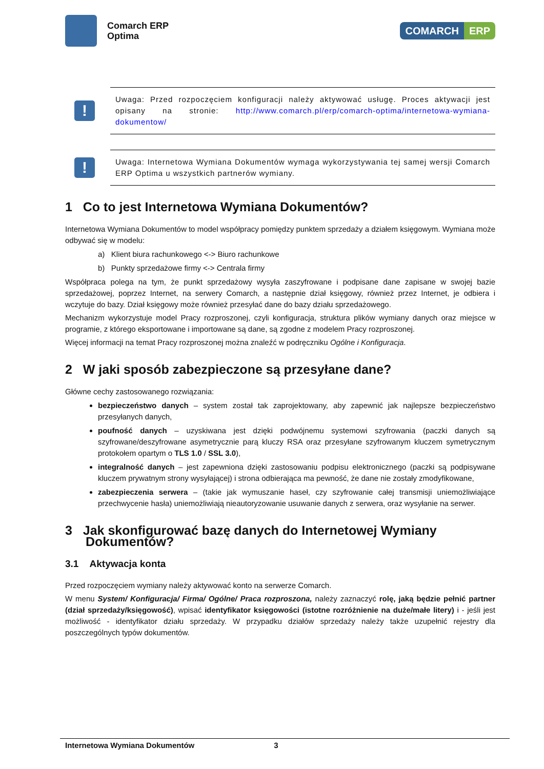Comarch ERP
Optima
COMARCH ERP
!
Uwaga: Przed rozpoczęciem konfiguracji należy aktywować usługę. Proces aktywacji jest opisany na stronie: http://www.comarch.pl/erp/comarch-optima/internetowa-wymiana-dokumentow/
!
Uwaga: Internetowa Wymiana Dokumentów wymaga wykorzystywania tej samej wersji Comarch ERP Optima u wszystkich partnerów wymiany.
1 Co to jest Internetowa Wymiana Dokumentów?
Internetowa Wymiana Dokumentów to model współpracy pomiędzy punktem sprzedaży a działem księgowym. Wymiana może odbywać się w modelu:
a) Klient biura rachunkowego <-> Biuro rachunkowe
b) Punkty sprzedażowe firmy <-> Centrala firmy
Współpraca polega na tym, że punkt sprzedażowy wysyła zaszyfrowane i podpisane dane zapisane w swojej bazie sprzedażowej, poprzez Internet, na serwery Comarch, a następnie dział księgowy, również przez Internet, je odbiera i wczytuje do bazy. Dział księgowy może również przesyłać dane do bazy działu sprzedażowego.
Mechanizm wykorzystuje model Pracy rozproszonej, czyli konfiguracja, struktura plików wymiany danych oraz miejsce w programie, z którego eksportowane i importowane są dane, są zgodne z modelem Pracy rozproszonej.
Więcej informacji na temat Pracy rozproszonej można znaleźć w podręczniku Ogólne i Konfiguracja.
2 W jaki sposób zabezpieczone są przesyłane dane?
Główne cechy zastosowanego rozwiązania:
bezpieczeństwo danych – system został tak zaprojektowany, aby zapewnić jak najlepsze bezpieczeństwo przesyłanych danych,
poufność danych – uzyskiwana jest dzięki podwójnemu systemowi szyfrowania (paczki danych są szyfrowane/deszyfrowane asymetrycznie parą kluczy RSA oraz przesyłane szyfrowanym kluczem symetrycznym protokołem opartym o TLS 1.0 / SSL 3.0),
integralność danych – jest zapewniona dzięki zastosowaniu podpisu elektronicznego (paczki są podpisywane kluczem prywatnym strony wysyłającej) i strona odbierająca ma pewność, że dane nie zostały zmodyfikowane,
zabezpieczenia serwera – (takie jak wymuszanie haseł, czy szyfrowanie całej transmisji uniemożliwiające przechwycenie hasła) uniemożliwiają nieautoryzowanie usuwanie danych z serwera, oraz wysyłanie na serwer.
3 Jak skonfigurować bazę danych do Internetowej Wymiany Dokumentów?
3.1 Aktywacja konta
Przed rozpoczęciem wymiany należy aktywować konto na serwerze Comarch.
W menu System/ Konfiguracja/ Firma/ Ogólne/ Praca rozproszona, należy zaznaczyć rolę, jaką będzie pełnić partner (dział sprzedaży/księgowość), wpisać identyfikator księgowości (istotne rozróżnienie na duże/małe litery) i - jeśli jest możliwość - identyfikator działu sprzedaży. W przypadku działów sprzedaży należy także uzupełnić rejestry dla poszczególnych typów dokumentów.
Internetowa Wymiana Dokumentów 3